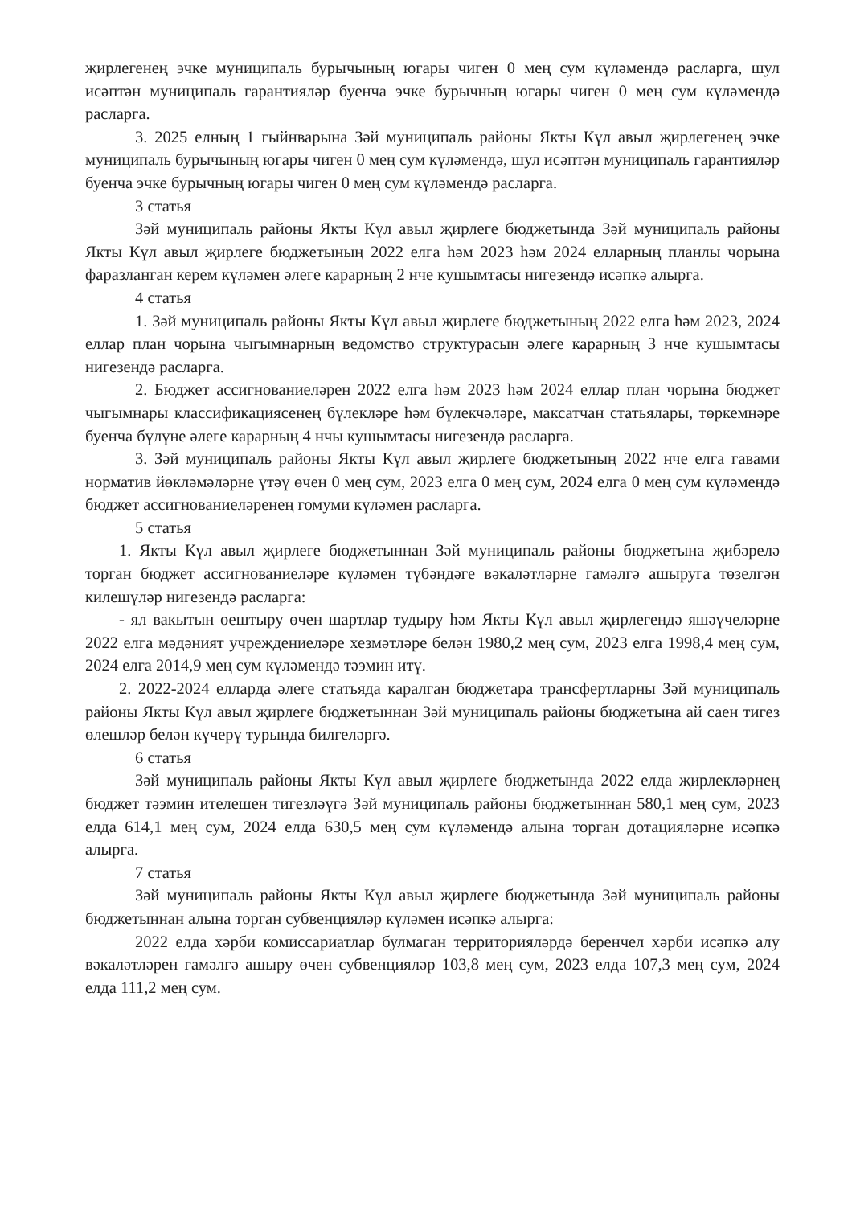җирлегенең эчке муниципаль бурычының югары чиген 0 мең сум күләмендә расларга, шул исәптән муниципаль гарантияләр буенча эчке бурычның югары чиген 0 мең сум күләмендә расларга.
3. 2025 елның 1 гыйнварына Зәй муниципаль районы Якты Күл авыл җирлегенең эчке муниципаль бурычының югары чиген 0 мең сум күләмендә, шул исәптән муниципаль гарантияләр буенча эчке бурычның югары чиген 0 мең сум күләмендә расларга.
3 статья
Зәй муниципаль районы Якты Күл авыл җирлеге бюджетында Зәй муниципаль районы Якты Күл авыл җирлеге бюджетының 2022 елга һәм 2023 һәм 2024 елларның планлы чорына фаразланган керем күләмен әлеге карарның 2 нче кушымтасы нигезендә исәпкә алырга.
4 статья
1. Зәй муниципаль районы Якты Күл авыл җирлеге бюджетының 2022 елга һәм 2023, 2024 еллар план чорына чыгымнарның ведомство структурасын әлеге карарның 3 нче кушымтасы нигезендә расларга.
2. Бюджет ассигнованиеләрен 2022 елга һәм 2023 һәм 2024 еллар план чорына бюджет чыгымнары классификациясенең бүлекләре һәм бүлекчәләре, максатчан статьялары, төркемнәре буенча бүлүне әлеге карарның 4 нчы кушымтасы нигезендә расларга.
3. Зәй муниципаль районы Якты Күл авыл җирлеге бюджетының 2022 нче елга гавами норматив йөкләмәләрне үтәү өчен 0 мең сум, 2023 елга 0 мең сум, 2024 елга 0 мең сум күләмендә бюджет ассигнованиеләренең гомуми күләмен расларга.
5 статья
1. Якты Күл авыл җирлеге бюджетыннан Зәй муниципаль районы бюджетына җибәрелә торган бюджет ассигнованиеләре күләмен түбәндәге вәкаләтләрне гамәлгә ашыруга төзелгән килешүләр нигезендә расларга:
- ял вакытын оештыру өчен шартлар тудыру һәм Якты Күл авыл җирлегендә яшәүчеләрне 2022 елга мәдәният учреждениеләре хезмәтләре белән 1980,2 мең сум, 2023 елга 1998,4 мең сум, 2024 елга 2014,9 мең сум күләмендә тәэмин итү.
2. 2022-2024 елларда әлеге статьяда каралган бюджетара трансфертларны Зәй муниципаль районы Якты Күл авыл җирлеге бюджетыннан Зәй муниципаль районы бюджетына ай саен тигез өлешләр белән күчерү турында билгеләргә.
6 статья
Зәй муниципаль районы Якты Күл авыл җирлеге бюджетында 2022 елда җирлекләрнең бюджет тәэмин ителешен тигезләүгә Зәй муниципаль районы бюджетыннан 580,1 мең сум, 2023 елда 614,1 мең сум, 2024 елда 630,5 мең сум күләмендә алына торган дотацияләрне исәпкә алырга.
7 статья
Зәй муниципаль районы Якты Күл авыл җирлеге бюджетында Зәй муниципаль районы бюджетыннан алына торган субвенцияләр күләмен исәпкә алырга:
2022 елда хәрби комиссариатлар булмаган территорияләрдә беренчел хәрби исәпкә алу вәкаләтләрен гамәлгә ашыру өчен субвенцияләр 103,8 мең сум, 2023 елда 107,3 мең сум, 2024 елда 111,2 мең сум.